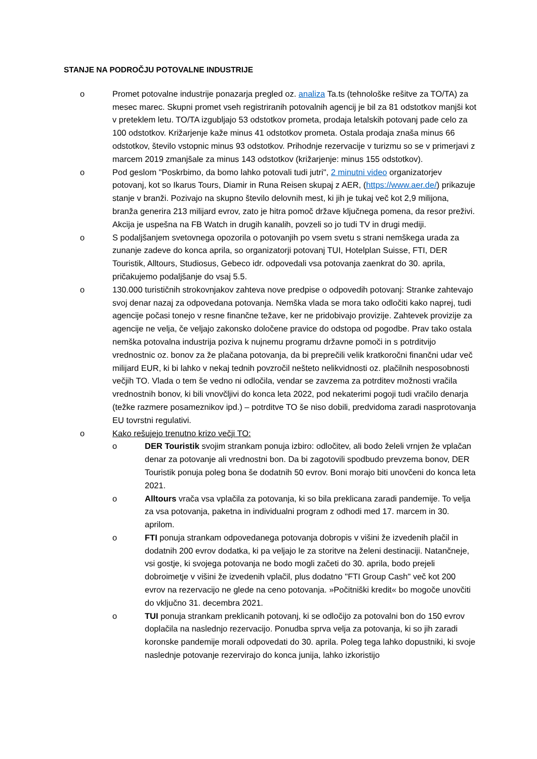STANJE NA PODROČJU POTOVALNE INDUSTRIJE
o Promet potovalne industrije ponazarja pregled oz. analiza Ta.ts (tehnološke rešitve za TO/TA) za mesec marec. Skupni promet vseh registriranih potovalnih agencij je bil za 81 odstotkov manjši kot v preteklem letu. TO/TA izgubljajo 53 odstotkov prometa, prodaja letalskih potovanj pade celo za 100 odstotkov. Križarjenje kaže minus 41 odstotkov prometa. Ostala prodaja znaša minus 66 odstotkov, število vstopnic minus 93 odstotkov. Prihodnje rezervacije v turizmu so se v primerjavi z marcem 2019 zmanjšale za minus 143 odstotkov (križarjenje: minus 155 odstotkov).
o Pod geslom "Poskrbimo, da bomo lahko potovali tudi jutri", 2 minutni video organizatorjev potovanj, kot so Ikarus Tours, Diamir in Runa Reisen skupaj z AER, (https://www.aer.de/) prikazuje stanje v branži. Pozivajo na skupno število delovnih mest, ki jih je tukaj več kot 2,9 milijona, branža generira 213 milijard evrov, zato je hitra pomoč države ključnega pomena, da resor preživi. Akcija je uspešna na FB Watch in drugih kanalih, povzeli so jo tudi TV in drugi mediji.
o S podaljšanjem svetovnega opozorila o potovanjih po vsem svetu s strani nemškega urada za zunanje zadeve do konca aprila, so organizatorji potovanj TUI, Hotelplan Suisse, FTI, DER Touristik, Alltours, Studiosus, Gebeco idr. odpovedali vsa potovanja zaenkrat do 30. aprila, pričakujemo podaljšanje do vsaj 5.5.
o 130.000 turističnih strokovnjakov zahteva nove predpise o odpovedih potovanj: Stranke zahtevajo svoj denar nazaj za odpovedana potovanja. Nemška vlada se mora tako odločiti kako naprej, tudi agencije počasi tonejo v resne finančne težave, ker ne pridobivajo provizije. Zahtevek provizije za agencije ne velja, če veljajo zakonsko določene pravice do odstopa od pogodbe. Prav tako ostala nemška potovalna industrija poziva k nujnemu programu državne pomoči in s potrditvijo vrednostnic oz. bonov za že plačana potovanja, da bi preprečili velik kratkoročni finančni udar več milijard EUR, ki bi lahko v nekaj tednih povzročil nešteto nelikvidnosti oz. plačilnih nesposobnosti večjih TO. Vlada o tem še vedno ni odločila, vendar se zavzema za potrditev možnosti vračila vrednostnih bonov, ki bili vnovčljivi do konca leta 2022, pod nekaterimi pogoji tudi vračilo denarja (težke razmere posameznikov ipd.) – potrditve TO še niso dobili, predvidoma zaradi nasprotovanja EU tovrstni regulativi.
o Kako rešujejo trenutno krizo večji TO:
o DER Touristik svojim strankam ponuja izbiro: odločitev, ali bodo želeli vrnjen že vplačan denar za potovanje ali vrednostni bon. Da bi zagotovili spodbudo prevzema bonov, DER Touristik ponuja poleg bona še dodatnih 50 evrov. Boni morajo biti unovčeni do konca leta 2021.
o Alltours vrača vsa vplačila za potovanja, ki so bila preklicana zaradi pandemije. To velja za vsa potovanja, paketna in individualni program z odhodi med 17. marcem in 30. aprilom.
o FTI ponuja strankam odpovedanega potovanja dobropis v višini že izvedenih plačil in dodatnih 200 evrov dodatka, ki pa veljajo le za storitve na želeni destinaciji. Natančneje, vsi gostje, ki svojega potovanja ne bodo mogli začeti do 30. aprila, bodo prejeli dobroimetje v višini že izvedenih vplačil, plus dodatno "FTI Group Cash" več kot 200 evrov na rezervacijo ne glede na ceno potovanja. »Počitniški kredit« bo mogoče unovčiti do vključno 31. decembra 2021.
o TUI ponuja strankam preklicanih potovanj, ki se odločijo za potovalni bon do 150 evrov doplačila na naslednjo rezervacijo. Ponudba sprva velja za potovanja, ki so jih zaradi koronske pandemije morali odpovedati do 30. aprila. Poleg tega lahko dopustniki, ki svoje naslednje potovanje rezervirajo do konca junija, lahko izkoristijo